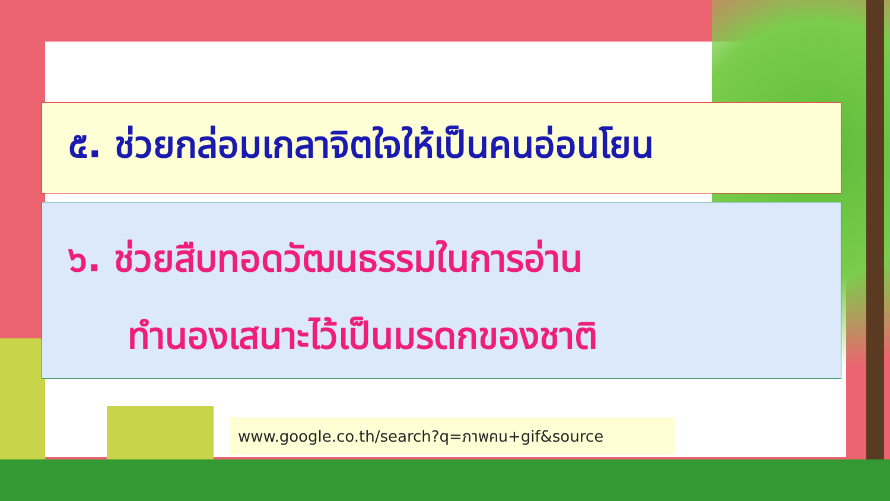๕. ช่วยกล่อมเกลาจิตใจให้เป็นคนอ่อนโยน
๖. ช่วยสืบทอดวัฒนธรรมในการอ่าน
ทำนองเสนาะไว้เป็นมรดกของชาติ
www.google.co.th/search?q=ภาพคน+gif&source